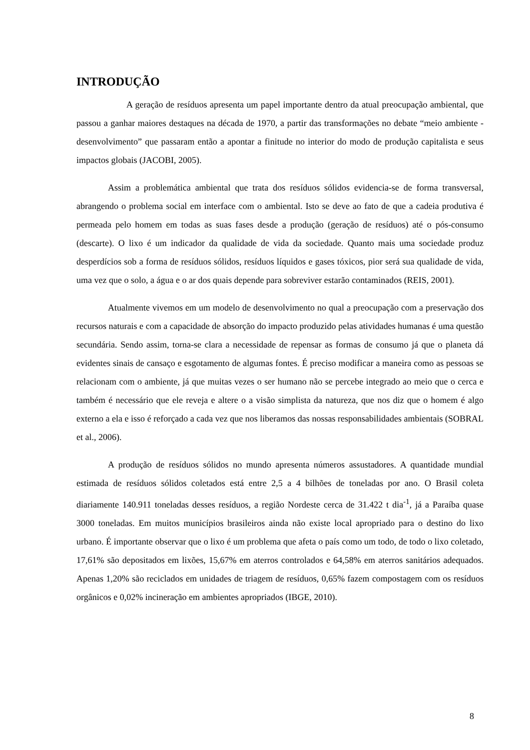INTRODUÇÃO
A geração de resíduos apresenta um papel importante dentro da atual preocupação ambiental, que passou a ganhar maiores destaques na década de 1970, a partir das transformações no debate “meio ambiente - desenvolvimento” que passaram então a apontar a finitude no interior do modo de produção capitalista e seus impactos globais (JACOBI, 2005).
Assim a problemática ambiental que trata dos resíduos sólidos evidencia-se de forma transversal, abrangendo o problema social em interface com o ambiental. Isto se deve ao fato de que a cadeia produtiva é permeada pelo homem em todas as suas fases desde a produção (geração de resíduos) até o pós-consumo (descarte). O lixo é um indicador da qualidade de vida da sociedade. Quanto mais uma sociedade produz desperdícios sob a forma de resíduos sólidos, resíduos líquidos e gases tóxicos, pior será sua qualidade de vida, uma vez que o solo, a água e o ar dos quais depende para sobreviver estarão contaminados (REIS, 2001).
Atualmente vivemos em um modelo de desenvolvimento no qual a preocupação com a preservação dos recursos naturais e com a capacidade de absorção do impacto produzido pelas atividades humanas é uma questão secundária. Sendo assim, torna-se clara a necessidade de repensar as formas de consumo já que o planeta dá evidentes sinais de cansaço e esgotamento de algumas fontes. É preciso modificar a maneira como as pessoas se relacionam com o ambiente, já que muitas vezes o ser humano não se percebe integrado ao meio que o cerca e também é necessário que ele reveja e altere o a visão simplista da natureza, que nos diz que o homem é algo externo a ela e isso é reforçado a cada vez que nos liberamos das nossas responsabilidades ambientais (SOBRAL et al., 2006).
A produção de resíduos sólidos no mundo apresenta números assustadores. A quantidade mundial estimada de resíduos sólidos coletados está entre 2,5 a 4 bilhões de toneladas por ano. O Brasil coleta diariamente 140.911 toneladas desses resíduos, a região Nordeste cerca de 31.422 t dia<sup>-1</sup>, já a Paraíba quase 3000 toneladas. Em muitos municípios brasileiros ainda não existe local apropriado para o destino do lixo urbano. É importante observar que o lixo é um problema que afeta o país como um todo, de todo o lixo coletado, 17,61% são depositados em lixões, 15,67% em aterros controlados e 64,58% em aterros sanitários adequados. Apenas 1,20% são reciclados em unidades de triagem de resíduos, 0,65% fazem compostagem com os resíduos orgânicos e 0,02% incineração em ambientes apropriados (IBGE, 2010).
8